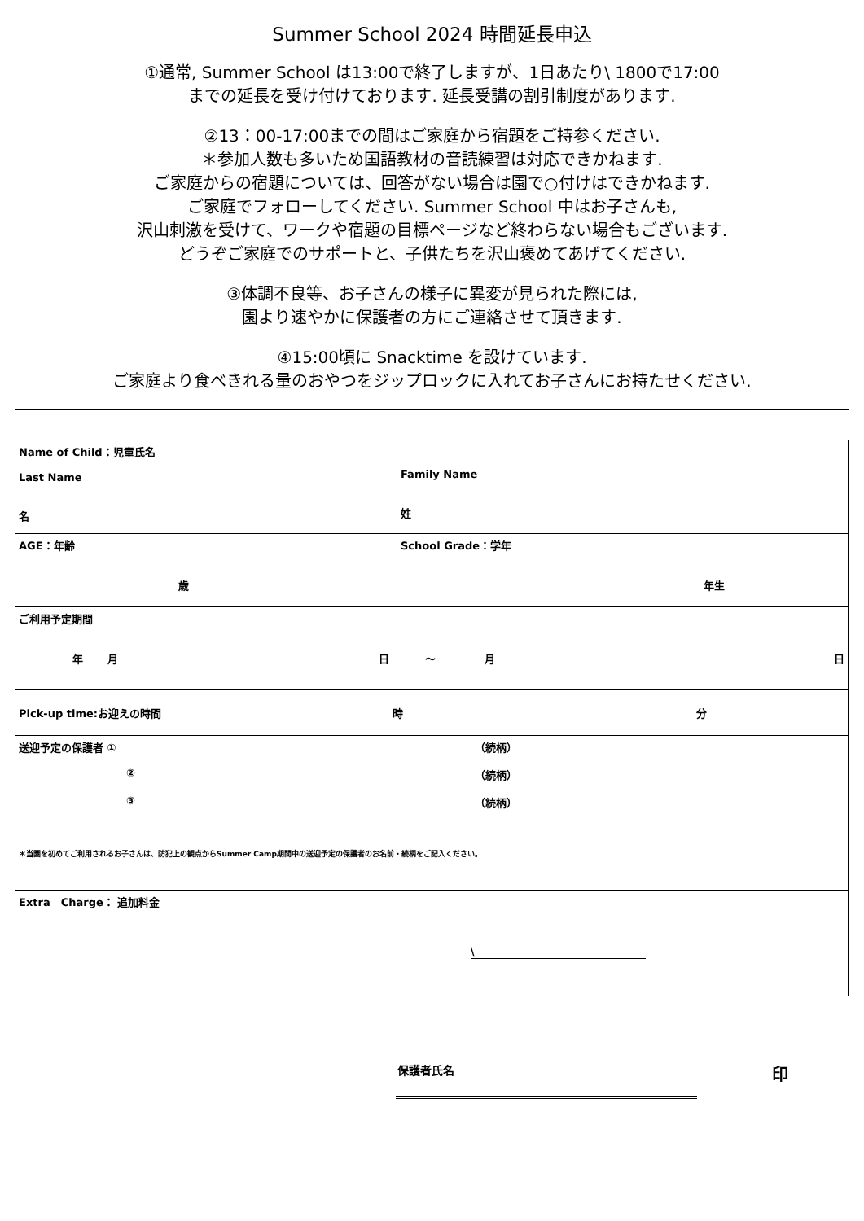Summer School 2024 時間延長申込
①通常, Summer School は13:00で終了しますが、1日あたり\ 1800で17:00
までの延長を受け付けております. 延長受講の割引制度があります.
②13：00-17:00までの間はご家庭から宿題をご持参ください.
＊参加人数も多いため国語教材の音読練習は対応できかねます.
ご家庭からの宿題については、回答がない場合は園で○付けはできかねます.
ご家庭でフォローしてください. Summer School 中はお子さんも,
沢山刺激を受けて、ワークや宿題の目標ページなど終わらない場合もございます.
どうぞご家庭でのサポートと、子供たちを沢山褒めてあげてください.
③体調不良等、お子さんの様子に異変が見られた際には,
園より速やかに保護者の方にご連絡させて頂きます.
④15:00頃に Snacktime を設けています.
ご家庭より食べきれる量のおやつをジップロックに入れてお子さんにお持たせください.
| Name of Child：児童氏名 Last Name 名 | Family Name 姓 |
| AGE：年齢 歳 | School Grade：学年 年生 |
| ご利用予定期間 年 月 日 ～ 月 日 | |
| Pick-up time:お迎えの時間 時 分 | |
| 送迎予定の保護者 ① （続柄） ② （続柄） ③ （続柄） ＊当園を初めてご利用されるお子さんは、防犯上の観点からSummer Camp期間中の送迎予定の保護者のお名前・続柄をご記入ください。 | |
| Extra Charge： 追加料金 \ | |
保護者氏名 印